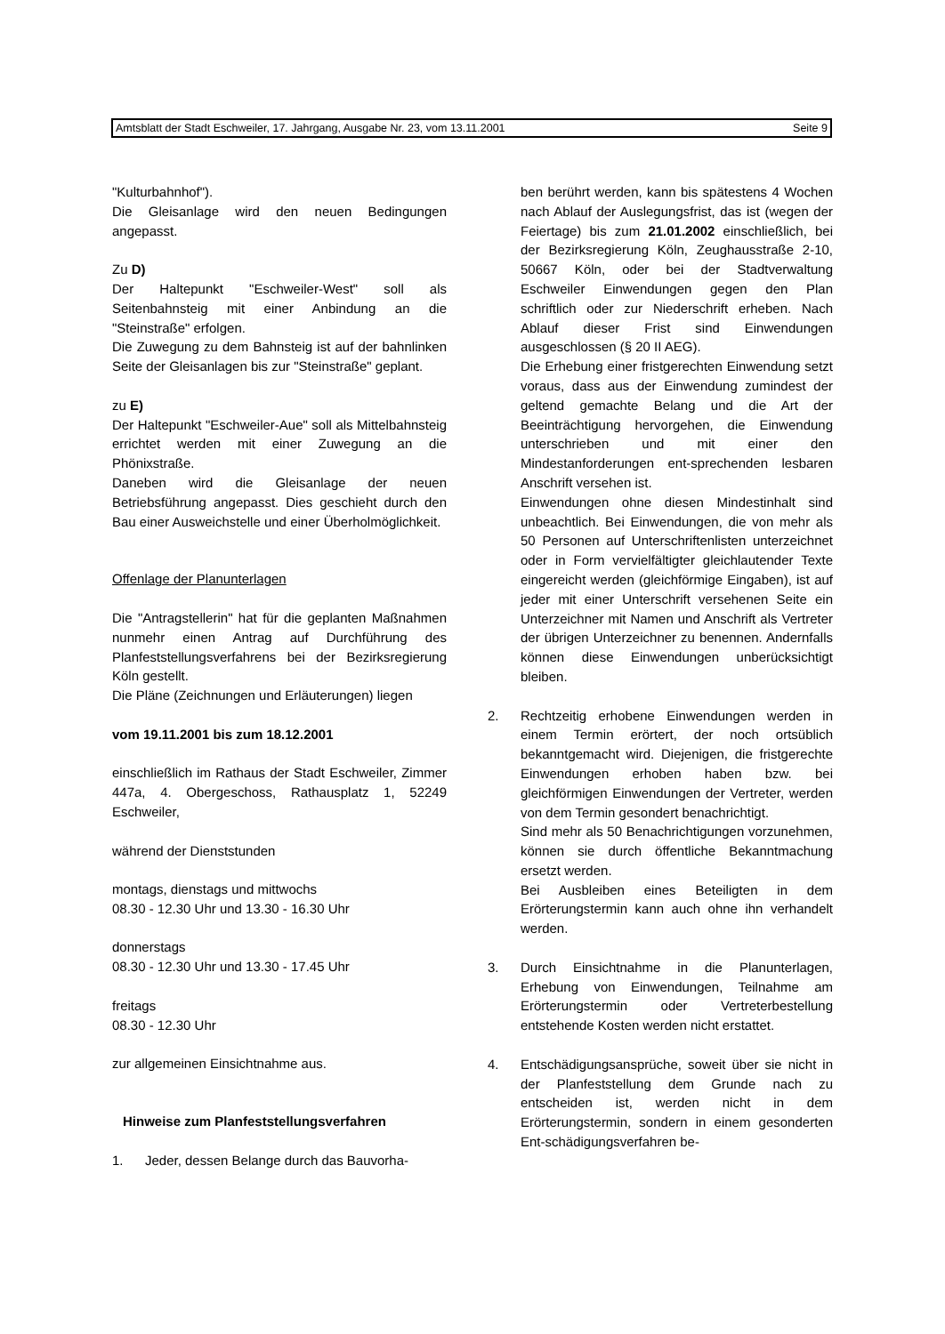Amtsblatt der Stadt Eschweiler, 17. Jahrgang, Ausgabe Nr. 23, vom 13.11.2001 Seite 9
"Kulturbahnhof").
Die Gleisanlage wird den neuen Bedingungen angepasst.
Zu D)
Der Haltepunkt "Eschweiler-West" soll als Seitenbahnsteig mit einer Anbindung an die "Steinstraße" erfolgen.
Die Zuwegung zu dem Bahnsteig ist auf der bahnlinken Seite der Gleisanlagen bis zur "Steinstraße" geplant.
zu E)
Der Haltepunkt "Eschweiler-Aue" soll als Mittelbahnsteig errichtet werden mit einer Zuwegung an die Phönixstraße.
Daneben wird die Gleisanlage der neuen Betriebsführung angepasst. Dies geschieht durch den Bau einer Ausweichstelle und einer Überholmöglichkeit.
Offenlage der Planunterlagen
Die "Antragstellerin" hat für die geplanten Maßnahmen nunmehr einen Antrag auf Durchführung des Planfeststellungsverfahrens bei der Bezirksregierung Köln gestellt.
Die Pläne (Zeichnungen und Erläuterungen) liegen
vom 19.11.2001 bis zum 18.12.2001
einschließlich im Rathaus der Stadt Eschweiler, Zimmer 447a, 4. Obergeschoss, Rathausplatz 1, 52249 Eschweiler,
während der Dienststunden
montags, dienstags und mittwochs
08.30 - 12.30 Uhr und 13.30 - 16.30 Uhr
donnerstags
08.30 - 12.30 Uhr und 13.30 - 17.45 Uhr
freitags
08.30 - 12.30 Uhr
zur allgemeinen Einsichtnahme aus.
Hinweise zum Planfeststellungsverfahren
1. Jeder, dessen Belange durch das Bauvorha-
ben berührt werden, kann bis spätestens 4 Wochen nach Ablauf der Auslegungsfrist, das ist (wegen der Feiertage) bis zum 21.01.2002 einschließlich, bei der Bezirksregierung Köln, Zeughausstraße 2-10, 50667 Köln, oder bei der Stadtverwaltung Eschweiler Einwendungen gegen den Plan schriftlich oder zur Niederschrift erheben. Nach Ablauf dieser Frist sind Einwendungen ausgeschlossen (§ 20 II AEG).
Die Erhebung einer fristgerechten Einwendung setzt voraus, dass aus der Einwendung zumindest der geltend gemachte Belang und die Art der Beeinträchtigung hervorgehen, die Einwendung unterschrieben und mit einer den Mindestanforderungen ent-sprechenden lesbaren Anschrift versehen ist.
Einwendungen ohne diesen Mindestinhalt sind unbeachtlich. Bei Einwendungen, die von mehr als 50 Personen auf Unterschriftenlisten unterzeichnet oder in Form vervielfältigter gleichlautender Texte eingereicht werden (gleichförmige Eingaben), ist auf jeder mit einer Unterschrift versehenen Seite ein Unterzeichner mit Namen und Anschrift als Vertreter der übrigen Unterzeichner zu benennen. Andernfalls können diese Einwendungen unberücksichtigt bleiben.
2. Rechtzeitig erhobene Einwendungen werden in einem Termin erörtert, der noch ortsüblich bekanntgemacht wird. Diejenigen, die fristgerechte Einwendungen erhoben haben bzw. bei gleichförmigen Einwendungen der Vertreter, werden von dem Termin gesondert benachrichtigt.
Sind mehr als 50 Benachrichtigungen vorzunehmen, können sie durch öffentliche Bekanntmachung ersetzt werden.
Bei Ausbleiben eines Beteiligten in dem Erörterungstermin kann auch ohne ihn verhandelt werden.
3. Durch Einsichtnahme in die Planunterlagen, Erhebung von Einwendungen, Teilnahme am Erörterungstermin oder Vertreterbestellung entstehende Kosten werden nicht erstattet.
4. Entschädigungsansprüche, soweit über sie nicht in der Planfeststellung dem Grunde nach zu entscheiden ist, werden nicht in dem Erörterungstermin, sondern in einem gesonderten Ent-schädigungsverfahren be-